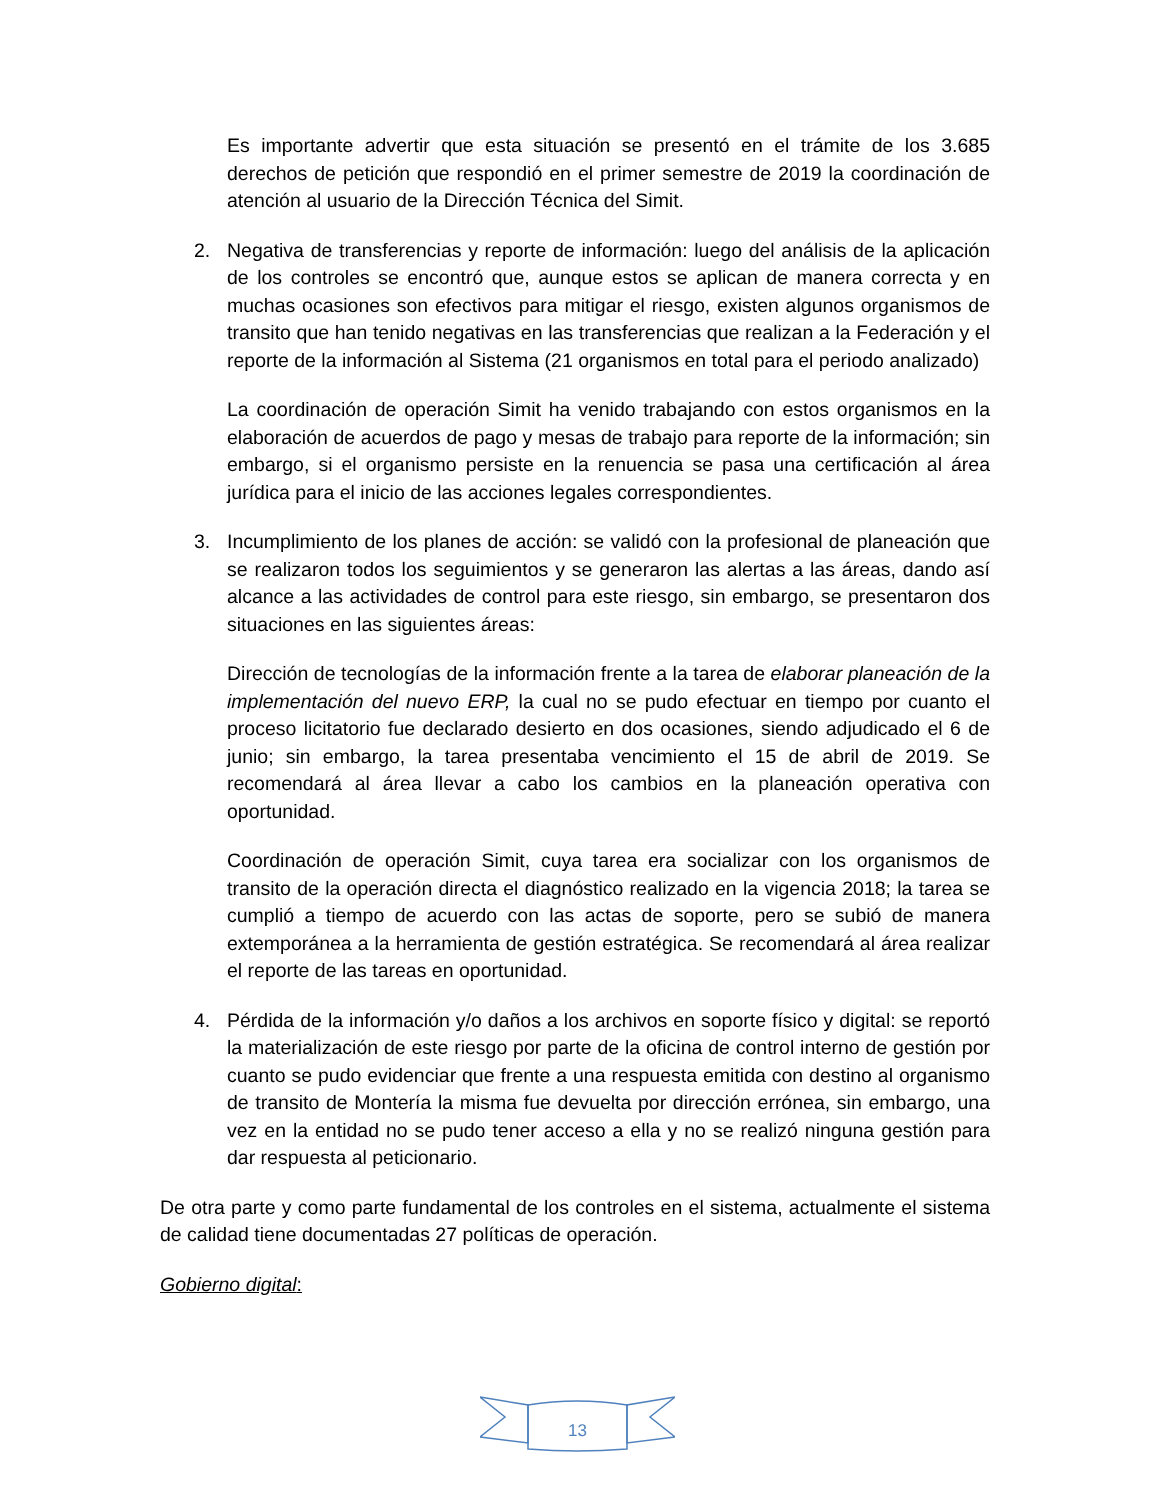Es importante advertir que esta situación se presentó en el trámite de los 3.685 derechos de petición que respondió en el primer semestre de 2019 la coordinación de atención al usuario de la Dirección Técnica del Simit.
2. Negativa de transferencias y reporte de información: luego del análisis de la aplicación de los controles se encontró que, aunque estos se aplican de manera correcta y en muchas ocasiones son efectivos para mitigar el riesgo, existen algunos organismos de transito que han tenido negativas en las transferencias que realizan a la Federación y el reporte de la información al Sistema (21 organismos en total para el periodo analizado)
La coordinación de operación Simit ha venido trabajando con estos organismos en la elaboración de acuerdos de pago y mesas de trabajo para reporte de la información; sin embargo, si el organismo persiste en la renuencia se pasa una certificación al área jurídica para el inicio de las acciones legales correspondientes.
3. Incumplimiento de los planes de acción: se validó con la profesional de planeación que se realizaron todos los seguimientos y se generaron las alertas a las áreas, dando así alcance a las actividades de control para este riesgo, sin embargo, se presentaron dos situaciones en las siguientes áreas:
Dirección de tecnologías de la información frente a la tarea de elaborar planeación de la implementación del nuevo ERP, la cual no se pudo efectuar en tiempo por cuanto el proceso licitatorio fue declarado desierto en dos ocasiones, siendo adjudicado el 6 de junio; sin embargo, la tarea presentaba vencimiento el 15 de abril de 2019. Se recomendará al área llevar a cabo los cambios en la planeación operativa con oportunidad.
Coordinación de operación Simit, cuya tarea era socializar con los organismos de transito de la operación directa el diagnóstico realizado en la vigencia 2018; la tarea se cumplió a tiempo de acuerdo con las actas de soporte, pero se subió de manera extemporánea a la herramienta de gestión estratégica. Se recomendará al área realizar el reporte de las tareas en oportunidad.
4. Pérdida de la información y/o daños a los archivos en soporte físico y digital: se reportó la materialización de este riesgo por parte de la oficina de control interno de gestión por cuanto se pudo evidenciar que frente a una respuesta emitida con destino al organismo de transito de Montería la misma fue devuelta por dirección errónea, sin embargo, una vez en la entidad no se pudo tener acceso a ella y no se realizó ninguna gestión para dar respuesta al peticionario.
De otra parte y como parte fundamental de los controles en el sistema, actualmente el sistema de calidad tiene documentadas 27 políticas de operación.
Gobierno digital:
13